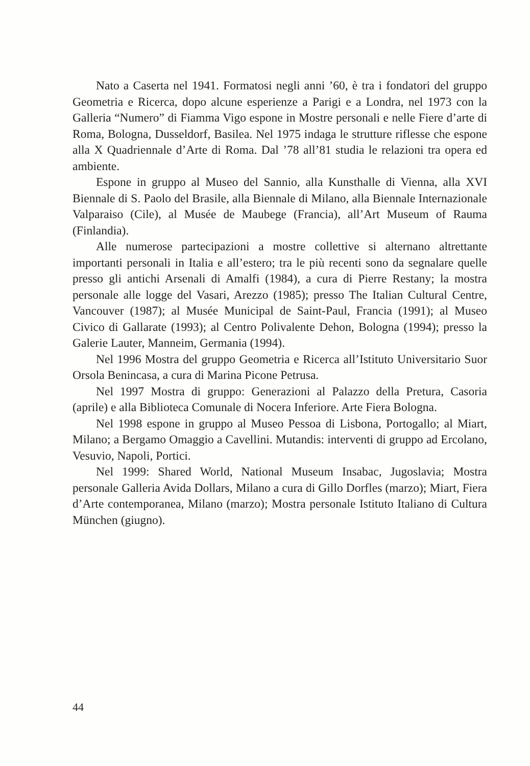Nato a Caserta nel 1941. Formatosi negli anni ’60, è tra i fondatori del gruppo Geometria e Ricerca, dopo alcune esperienze a Parigi e a Londra, nel 1973 con la Galleria “Numero” di Fiamma Vigo espone in Mostre personali e nelle Fiere d’arte di Roma, Bologna, Dusseldorf, Basilea. Nel 1975 indaga le strutture riflesse che espone alla X Quadriennale d’Arte di Roma. Dal ’78 all’81 studia le relazioni tra opera ed ambiente.
Espone in gruppo al Museo del Sannio, alla Kunsthalle di Vienna, alla XVI Biennale di S. Paolo del Brasile, alla Biennale di Milano, alla Biennale Internazionale Valparaiso (Cile), al Musée de Maubege (Francia), all’Art Museum of Rauma (Finlandia).
Alle numerose partecipazioni a mostre collettive si alternano altrettante importanti personali in Italia e all’estero; tra le più recenti sono da segnalare quelle presso gli antichi Arsenali di Amalfi (1984), a cura di Pierre Restany; la mostra personale alle logge del Vasari, Arezzo (1985); presso The Italian Cultural Centre, Vancouver (1987); al Musée Municipal de Saint-Paul, Francia (1991); al Museo Civico di Gallarate (1993); al Centro Polivalente Dehon, Bologna (1994); presso la Galerie Lauter, Manneim, Germania (1994).
Nel 1996 Mostra del gruppo Geometria e Ricerca all’Istituto Universitario Suor Orsola Benincasa, a cura di Marina Picone Petrusa.
Nel 1997 Mostra di gruppo: Generazioni al Palazzo della Pretura, Casoria (aprile) e alla Biblioteca Comunale di Nocera Inferiore. Arte Fiera Bologna.
Nel 1998 espone in gruppo al Museo Pessoa di Lisbona, Portogallo; al Miart, Milano; a Bergamo Omaggio a Cavellini. Mutandis: interventi di gruppo ad Ercolano, Vesuvio, Napoli, Portici.
Nel 1999: Shared World, National Museum Insabac, Jugoslavia; Mostra personale Galleria Avida Dollars, Milano a cura di Gillo Dorfles (marzo); Miart, Fiera d’Arte contemporanea, Milano (marzo); Mostra personale Istituto Italiano di Cultura München (giugno).
44